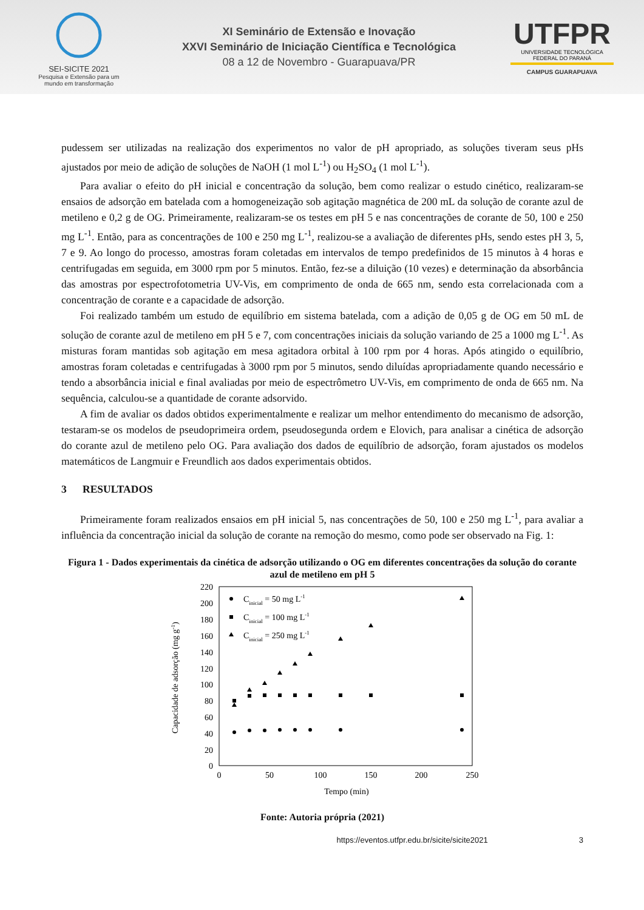SEI-SICITE 2021
Pesquisa e Extensão para um mundo em transformação
XI Seminário de Extensão e Inovação
XXVI Seminário de Iniciação Científica e Tecnológica
08 a 12 de Novembro - Guarapuava/PR
UTFPR
UNIVERSIDADE TECNOLÓGICA FEDERAL DO PARANÁ
CAMPUS GUARAPUAVA
pudessem ser utilizadas na realização dos experimentos no valor de pH apropriado, as soluções tiveram seus pHs ajustados por meio de adição de soluções de NaOH (1 mol L<sup>-1</sup>) ou H<sub>2</sub>SO<sub>4</sub> (1 mol L<sup>-1</sup>).
Para avaliar o efeito do pH inicial e concentração da solução, bem como realizar o estudo cinético, realizaram-se ensaios de adsorção em batelada com a homogeneização sob agitação magnética de 200 mL da solução de corante azul de metileno e 0,2 g de OG. Primeiramente, realizaram-se os testes em pH 5 e nas concentrações de corante de 50, 100 e 250 mg L<sup>-1</sup>. Então, para as concentrações de 100 e 250 mg L<sup>-1</sup>, realizou-se a avaliação de diferentes pHs, sendo estes pH 3, 5, 7 e 9. Ao longo do processo, amostras foram coletadas em intervalos de tempo predefinidos de 15 minutos à 4 horas e centrifugadas em seguida, em 3000 rpm por 5 minutos. Então, fez-se a diluição (10 vezes) e determinação da absorbância das amostras por espectrofotometria UV-Vis, em comprimento de onda de 665 nm, sendo esta correlacionada com a concentração de corante e a capacidade de adsorção.
Foi realizado também um estudo de equilíbrio em sistema batelada, com a adição de 0,05 g de OG em 50 mL de solução de corante azul de metileno em pH 5 e 7, com concentrações iniciais da solução variando de 25 a 1000 mg L<sup>-1</sup>. As misturas foram mantidas sob agitação em mesa agitadora orbital à 100 rpm por 4 horas. Após atingido o equilíbrio, amostras foram coletadas e centrifugadas à 3000 rpm por 5 minutos, sendo diluídas apropriadamente quando necessário e tendo a absorbância inicial e final avaliadas por meio de espectrômetro UV-Vis, em comprimento de onda de 665 nm. Na sequência, calculou-se a quantidade de corante adsorvido.
A fim de avaliar os dados obtidos experimentalmente e realizar um melhor entendimento do mecanismo de adsorção, testaram-se os modelos de pseudoprimeira ordem, pseudosegunda ordem e Elovich, para analisar a cinética de adsorção do corante azul de metileno pelo OG. Para avaliação dos dados de equilíbrio de adsorção, foram ajustados os modelos matemáticos de Langmuir e Freundlich aos dados experimentais obtidos.
3 RESULTADOS
Primeiramente foram realizados ensaios em pH inicial 5, nas concentrações de 50, 100 e 250 mg L<sup>-1</sup>, para avaliar a influência da concentração inicial da solução de corante na remoção do mesmo, como pode ser observado na Fig. 1:
Figura 1 - Dados experimentais da cinética de adsorção utilizando o OG em diferentes concentrações da solução do corante azul de metileno em pH 5
220
200
180
160
140
120
100
80
60
40
20
0
0
50
100
150
200
250
Tempo (min)
Capacidade de adsorção (mg g-1)
Cinicial = 50 mg L-1
Cinicial = 100 mg L-1
Cinicial = 250 mg L-1
Fonte: Autoria própria (2021)
https://eventos.utfpr.edu.br/sicite/sicite2021 3